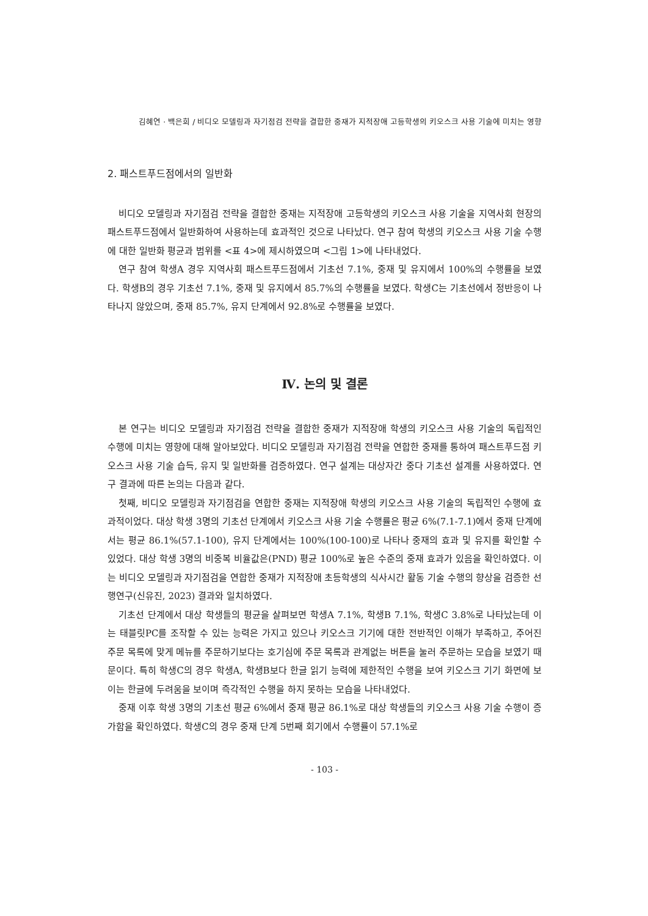김혜연 · 백은희 / 비디오 모델링과 자기점검 전략을 결합한 중재가 지적장애 고등학생의 키오스크 사용 기술에 미치는 영향
2. 패스트푸드점에서의 일반화
비디오 모델링과 자기점검 전략을 결합한 중재는 지적장애 고등학생의 키오스크 사용 기술을 지역사회 현장의 패스트푸드점에서 일반화하여 사용하는데 효과적인 것으로 나타났다. 연구 참여 학생의 키오스크 사용 기술 수행에 대한 일반화 평균과 범위를 <표 4>에 제시하였으며 <그림 1>에 나타내었다.
연구 참여 학생A 경우 지역사회 패스트푸드점에서 기초선 7.1%, 중재 및 유지에서 100%의 수행률을 보였다. 학생B의 경우 기초선 7.1%, 중재 및 유지에서 85.7%의 수행률을 보였다. 학생C는 기초선에서 정반응이 나타나지 않았으며, 중재 85.7%, 유지 단계에서 92.8%로 수행률을 보였다.
Ⅳ. 논의 및 결론
본 연구는 비디오 모델링과 자기점검 전략을 결합한 중재가 지적장애 학생의 키오스크 사용 기술의 독립적인 수행에 미치는 영향에 대해 알아보았다. 비디오 모델링과 자기점검 전략을 연합한 중재를 통하여 패스트푸드점 키오스크 사용 기술 습득, 유지 및 일반화를 검증하였다. 연구 설계는 대상자간 중다 기초선 설계를 사용하였다. 연구 결과에 따른 논의는 다음과 같다.
첫째, 비디오 모델링과 자기점검을 연합한 중재는 지적장애 학생의 키오스크 사용 기술의 독립적인 수행에 효과적이었다. 대상 학생 3명의 기초선 단계에서 키오스크 사용 기술 수행률은 평균 6%(7.1-7.1)에서 중재 단계에서는 평균 86.1%(57.1-100), 유지 단계에서는 100%(100-100)로 나타나 중재의 효과 및 유지를 확인할 수 있었다. 대상 학생 3명의 비중복 비율값은(PND) 평균 100%로 높은 수준의 중재 효과가 있음을 확인하였다. 이는 비디오 모델링과 자기점검을 연합한 중재가 지적장애 초등학생의 식사시간 활동 기술 수행의 향상을 검증한 선행연구(신유진, 2023) 결과와 일치하였다.
기초선 단계에서 대상 학생들의 평균을 살펴보면 학생A 7.1%, 학생B 7.1%, 학생C 3.8%로 나타났는데 이는 태블릿PC를 조작할 수 있는 능력은 가지고 있으나 키오스크 기기에 대한 전반적인 이해가 부족하고, 주어진 주문 목록에 맞게 메뉴를 주문하기보다는 호기심에 주문 목록과 관계없는 버튼을 눌러 주문하는 모습을 보였기 때문이다. 특히 학생C의 경우 학생A, 학생B보다 한글 읽기 능력에 제한적인 수행을 보여 키오스크 기기 화면에 보이는 한글에 두려움을 보이며 즉각적인 수행을 하지 못하는 모습을 나타내었다.
중재 이후 학생 3명의 기초선 평균 6%에서 중재 평균 86.1%로 대상 학생들의 키오스크 사용 기술 수행이 증가함을 확인하였다. 학생C의 경우 중재 단계 5번째 회기에서 수행률이 57.1%로
- 103 -